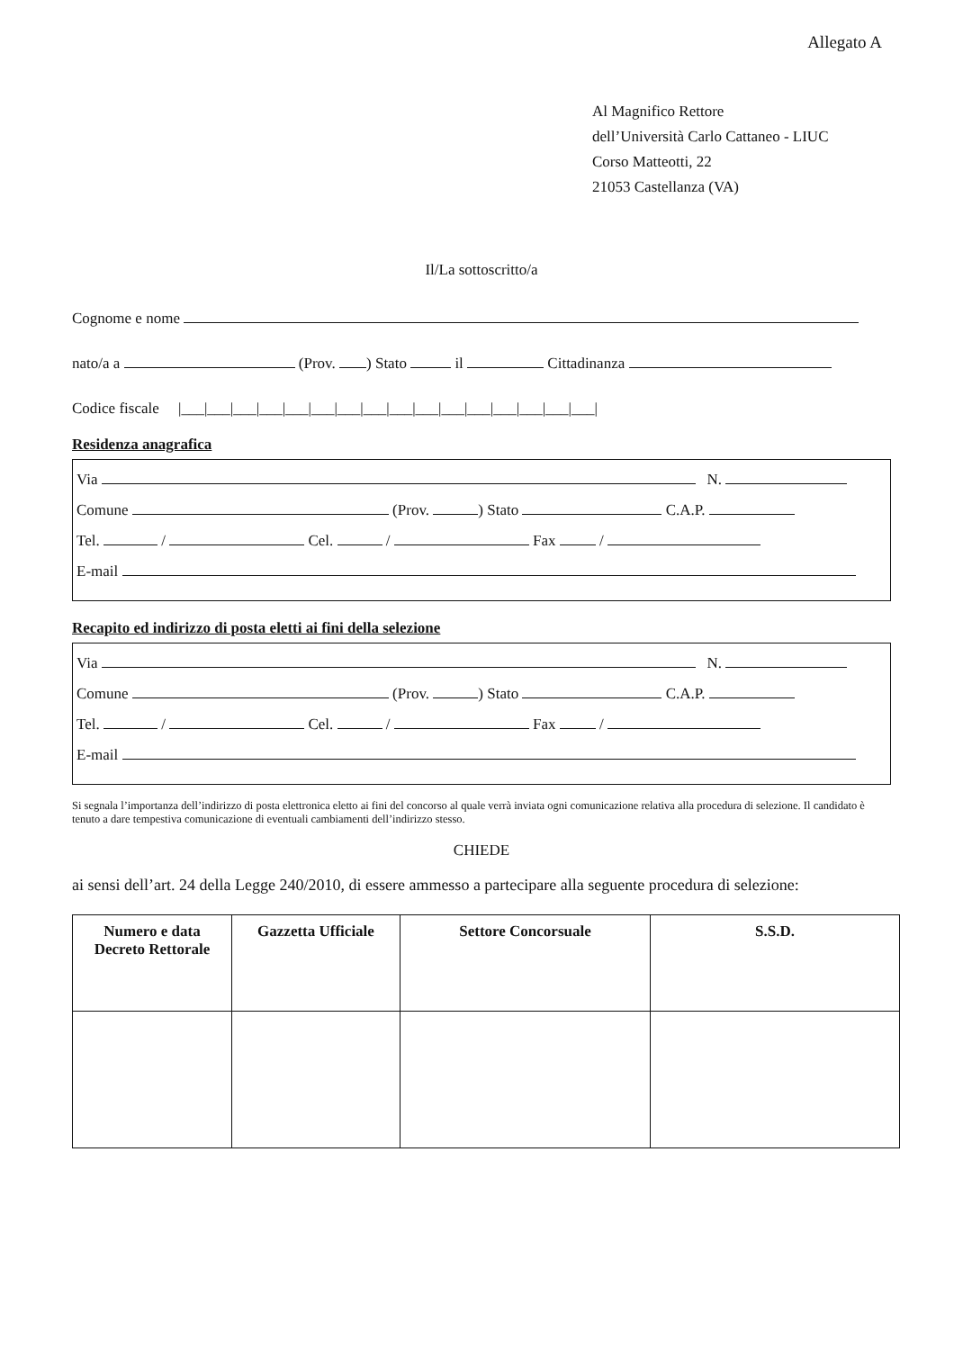Allegato A
Al Magnifico Rettore
dell’Università Carlo Cattaneo - LIUC
Corso Matteotti, 22
21053 Castellanza (VA)
Il/La sottoscritto/a
Cognome e nome
nato/a a (Prov. ) Stato il Cittadinanza
Codice fiscale |___|___|___|___|___|___|___|___|___|___|___|___|___|___|___|___|
Residenza anagrafica
Via N.
Comune (Prov. ) Stato C.A.P.
Tel. / Cel. / Fax /
E-mail
Recapito ed indirizzo di posta eletti ai fini della selezione
Via N.
Comune (Prov. ) Stato C.A.P.
Tel. / Cel. / Fax /
E-mail
Si segnala l’importanza dell’indirizzo di posta elettronica eletto ai fini del concorso al quale verrà inviata ogni comunicazione relativa alla procedura di selezione. Il candidato è tenuto a dare tempestiva comunicazione di eventuali cambiamenti dell’indirizzo stesso.
CHIEDE
ai sensi dell’art. 24 della Legge 240/2010, di essere ammesso a partecipare alla seguente procedura di selezione:
| Numero e data Decreto Rettorale | Gazzetta Ufficiale | Settore Concorsuale | S.S.D. |
| --- | --- | --- | --- |